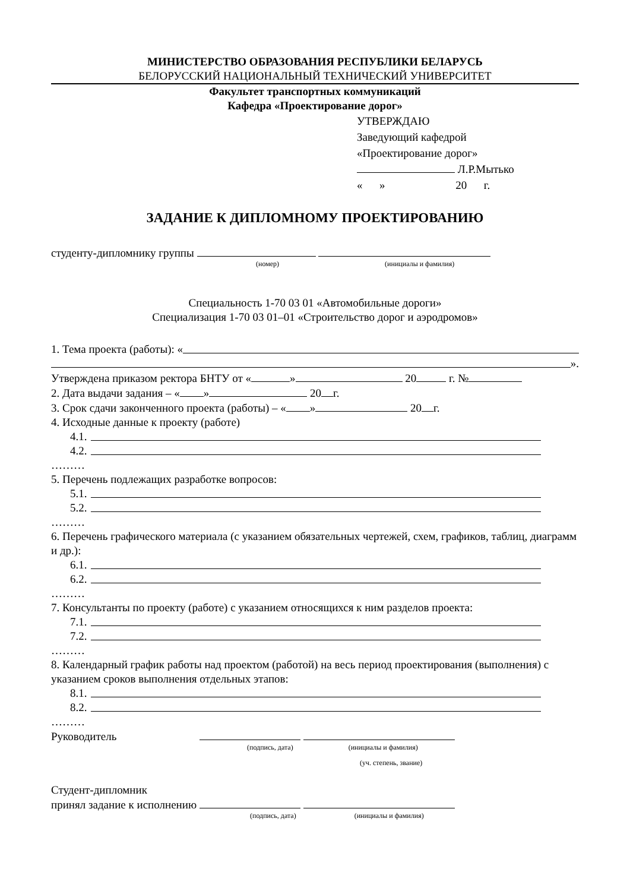МИНИСТЕРСТВО ОБРАЗОВАНИЯ РЕСПУБЛИКИ БЕЛАРУСЬ
БЕЛОРУССКИЙ НАЦИОНАЛЬНЫЙ ТЕХНИЧЕСКИЙ УНИВЕРСИТЕТ
Факультет транспортных коммуникаций
Кафедра «Проектирование дорог»
УТВЕРЖДАЮ
Заведующий кафедрой
«Проектирование дорог»
Л.Р.Мытько
« » 20 г.
ЗАДАНИЕ К ДИПЛОМНОМУ ПРОЕКТИРОВАНИЮ
студенту-дипломнику группы
(номер) (инициалы и фамилия)
Специальность 1-70 03 01 «Автомобильные дороги»
Специализация 1-70 03 01–01 «Строительство дорог и аэродромов»
1. Тема проекта (работы): «
».
Утверждена приказом ректора БНТУ от « » 20 г. №
2. Дата выдачи задания – « » 20 г.
3. Срок сдачи законченного проекта (работы) – « » 20 г.
4. Исходные данные к проекту (работе)
4.1.
4.2.
………
5. Перечень подлежащих разработке вопросов:
5.1.
5.2.
………
6. Перечень графического материала (с указанием обязательных чертежей, схем, графиков, таблиц, диаграмм и др.):
6.1.
6.2.
………
7. Консультанты по проекту (работе) с указанием относящихся к ним разделов проекта:
7.1.
7.2.
………
8. Календарный график работы над проектом (работой) на весь период проектирования (выполнения) с указанием сроков выполнения отдельных этапов:
8.1.
8.2.
………
Руководитель
(подпись, дата) (инициалы и фамилия)
(уч. степень, звание)
Студент-дипломник
принял задание к исполнению
(подпись, дата) (инициалы и фамилия)